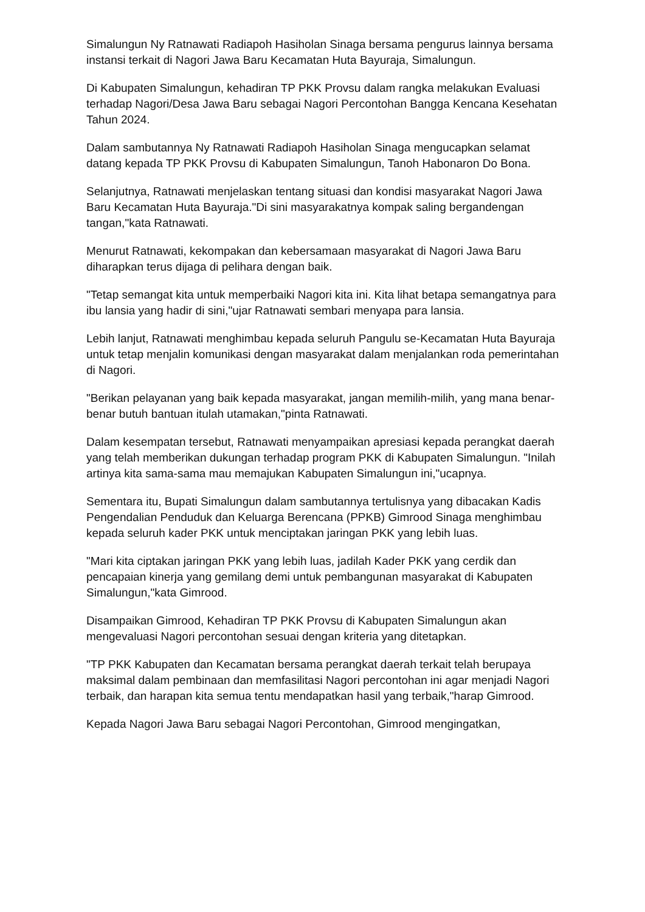Simalungun Ny Ratnawati Radiapoh Hasiholan Sinaga bersama pengurus lainnya bersama instansi terkait di Nagori Jawa Baru Kecamatan Huta Bayuraja, Simalungun.
Di Kabupaten Simalungun, kehadiran TP PKK Provsu dalam rangka melakukan Evaluasi terhadap Nagori/Desa Jawa Baru sebagai Nagori Percontohan Bangga Kencana Kesehatan Tahun 2024.
Dalam sambutannya Ny Ratnawati Radiapoh Hasiholan Sinaga mengucapkan selamat datang kepada TP PKK Provsu di Kabupaten Simalungun, Tanoh Habonaron Do Bona.
Selanjutnya, Ratnawati menjelaskan tentang situasi dan kondisi masyarakat Nagori Jawa Baru Kecamatan Huta Bayuraja."Di sini masyarakatnya kompak saling bergandengan tangan,"kata Ratnawati.
Menurut Ratnawati, kekompakan dan kebersamaan masyarakat di Nagori Jawa Baru diharapkan terus dijaga di pelihara dengan baik.
"Tetap semangat kita untuk memperbaiki Nagori kita ini. Kita lihat betapa semangatnya para ibu lansia yang hadir di sini,"ujar Ratnawati sembari menyapa para lansia.
Lebih lanjut, Ratnawati menghimbau kepada seluruh Pangulu se-Kecamatan Huta Bayuraja untuk tetap menjalin komunikasi dengan masyarakat dalam menjalankan roda pemerintahan di Nagori.
"Berikan pelayanan yang baik kepada masyarakat, jangan memilih-milih, yang mana benar-benar butuh bantuan itulah utamakan,"pinta Ratnawati.
Dalam kesempatan tersebut, Ratnawati menyampaikan apresiasi kepada perangkat daerah yang telah memberikan dukungan terhadap program PKK di Kabupaten Simalungun. "Inilah artinya kita sama-sama mau memajukan Kabupaten Simalungun ini,"ucapnya.
Sementara itu, Bupati Simalungun dalam sambutannya tertulisnya yang dibacakan Kadis Pengendalian Penduduk dan Keluarga Berencana (PPKB) Gimrood Sinaga menghimbau kepada seluruh kader PKK untuk menciptakan jaringan PKK yang lebih luas.
"Mari kita ciptakan jaringan PKK yang lebih luas, jadilah Kader PKK yang cerdik dan pencapaian kinerja yang gemilang demi untuk pembangunan masyarakat di Kabupaten Simalungun,"kata Gimrood.
Disampaikan Gimrood, Kehadiran TP PKK Provsu di Kabupaten Simalungun akan mengevaluasi Nagori percontohan sesuai dengan kriteria yang ditetapkan.
"TP PKK Kabupaten dan Kecamatan bersama perangkat daerah terkait telah berupaya maksimal dalam pembinaan dan memfasilitasi Nagori percontohan ini agar menjadi Nagori terbaik, dan harapan kita semua tentu mendapatkan hasil yang terbaik,"harap Gimrood.
Kepada Nagori Jawa Baru sebagai Nagori Percontohan, Gimrood mengingatkan,